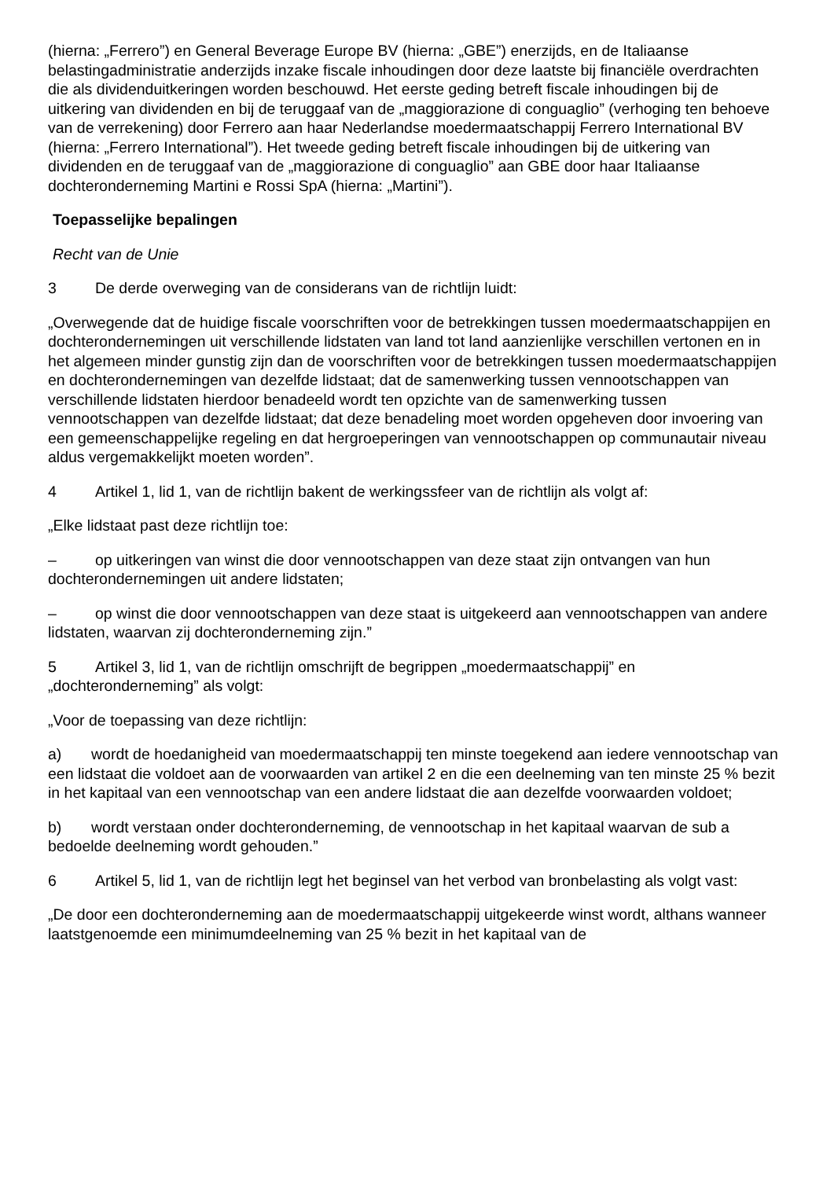(hierna: „Ferrero”) en General Beverage Europe BV (hierna: „GBE”) enerzijds, en de Italiaanse belastingadministratie anderzijds inzake fiscale inhoudingen door deze laatste bij financiële overdrachten die als dividenduitkeringen worden beschouwd. Het eerste geding betreft fiscale inhoudingen bij de uitkering van dividenden en bij de teruggaaf van de „maggiorazione di conguaglio” (verhoging ten behoeve van de verrekening) door Ferrero aan haar Nederlandse moedermaatschappij Ferrero International BV (hierna: „Ferrero International”). Het tweede geding betreft fiscale inhoudingen bij de uitkering van dividenden en de teruggaaf van de „maggiorazione di conguaglio” aan GBE door haar Italiaanse dochteronderneming Martini e Rossi SpA (hierna: „Martini”).
Toepasselijke bepalingen
Recht van de Unie
3 De derde overweging van de considerans van de richtlijn luidt:
„Overwegende dat de huidige fiscale voorschriften voor de betrekkingen tussen moedermaatschappijen en dochterondernemingen uit verschillende lidstaten van land tot land aanzienlijke verschillen vertonen en in het algemeen minder gunstig zijn dan de voorschriften voor de betrekkingen tussen moedermaatschappijen en dochterondernemingen van dezelfde lidstaat; dat de samenwerking tussen vennootschappen van verschillende lidstaten hierdoor benadeeld wordt ten opzichte van de samenwerking tussen vennootschappen van dezelfde lidstaat; dat deze benadeling moet worden opgeheven door invoering van een gemeenschappelijke regeling en dat hergroeperingen van vennootschappen op communautair niveau aldus vergemakkelijkt moeten worden”.
4 Artikel 1, lid 1, van de richtlijn bakent de werkingssfeer van de richtlijn als volgt af:
„Elke lidstaat past deze richtlijn toe:
– op uitkeringen van winst die door vennootschappen van deze staat zijn ontvangen van hun dochterondernemingen uit andere lidstaten;
– op winst die door vennootschappen van deze staat is uitgekeerd aan vennootschappen van andere lidstaten, waarvan zij dochteronderneming zijn.”
5 Artikel 3, lid 1, van de richtlijn omschrijft de begrippen „moedermaatschappij” en „dochteronderneming” als volgt:
„Voor de toepassing van deze richtlijn:
a) wordt de hoedanigheid van moedermaatschappij ten minste toegekend aan iedere vennootschap van een lidstaat die voldoet aan de voorwaarden van artikel 2 en die een deelneming van ten minste 25 % bezit in het kapitaal van een vennootschap van een andere lidstaat die aan dezelfde voorwaarden voldoet;
b) wordt verstaan onder dochteronderneming, de vennootschap in het kapitaal waarvan de sub a bedoelde deelneming wordt gehouden.”
6 Artikel 5, lid 1, van de richtlijn legt het beginsel van het verbod van bronbelasting als volgt vast:
„De door een dochteronderneming aan de moedermaatschappij uitgekeerde winst wordt, althans wanneer laatstgenoemde een minimumdeelneming van 25 % bezit in het kapitaal van de